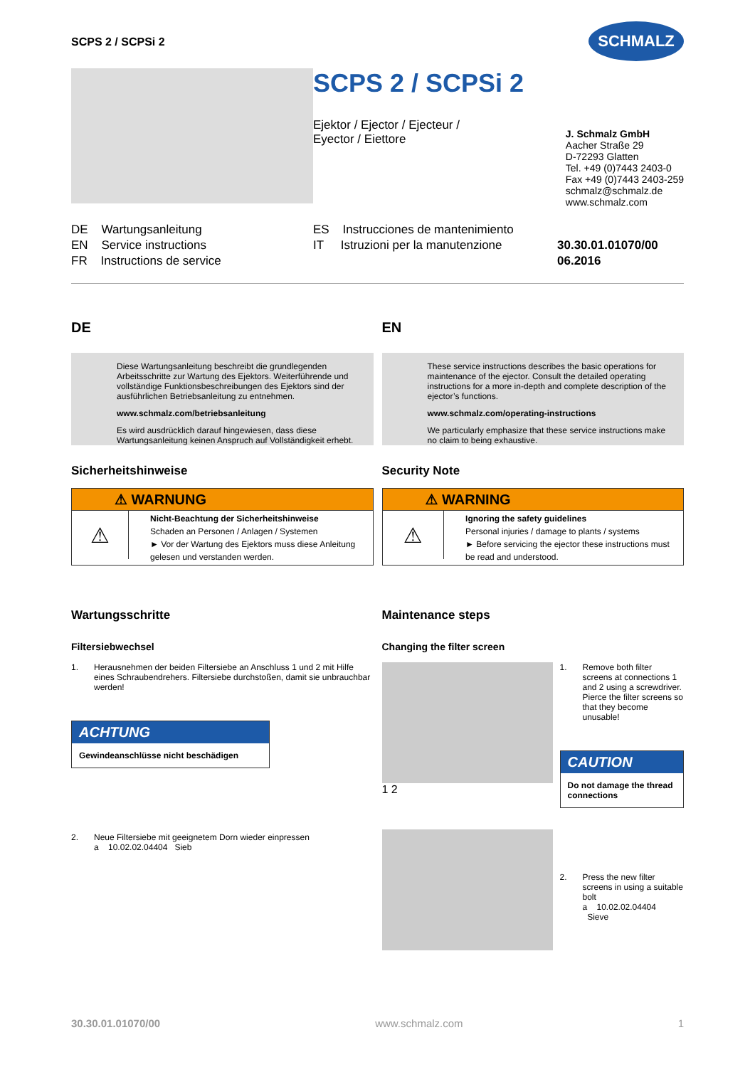SCPS 2 / SCPSi 2
SCHMALZ
SCPS 2 / SCPSi 2
Ejektor / Ejector / Ejecteur /
Eyector / Eiettore
J. Schmalz GmbH
Aacher Straße 29
D-72293 Glatten
Tel. +49 (0)7443 2403-0
Fax +49 (0)7443 2403-259
schmalz@schmalz.de
www.schmalz.com
DE Wartungsanleitung
EN Service instructions
FR Instructions de service
ES Instrucciones de mantenimiento
IT Istruzioni per la manutenzione
30.30.01.01070/00
06.2016
DE
Diese Wartungsanleitung beschreibt die grundlegenden Arbeitsschritte zur Wartung des Ejektors. Weiterführende und vollständige Funktionsbeschreibungen des Ejektors sind der ausführlichen Betriebsanleitung zu entnehmen.
www.schmalz.com/betriebsanleitung
Es wird ausdrücklich darauf hingewiesen, dass diese Wartungsanleitung keinen Anspruch auf Vollständigkeit erhebt.
Sicherheitshinweise
⚠ WARNUNG
⚠
Nicht-Beachtung der Sicherheitshinweise
Schaden an Personen / Anlagen / Systemen
► Vor der Wartung des Ejektors muss diese Anleitung gelesen und verstanden werden.
Wartungsschritte
Filtersiebwechsel
1. Herausnehmen der beiden Filtersiebe an Anschluss 1 und 2 mit Hilfe eines Schraubendrehers. Filtersiebe durchstoßen, damit sie unbrauchbar werden!
ACHTUNG
Gewindeanschlüsse nicht beschädigen
2. Neue Filtersiebe mit geeignetem Dorn wieder einpressen
a 10.02.02.04404 Sieb
EN
These service instructions describes the basic operations for maintenance of the ejector. Consult the detailed operating instructions for a more in-depth and complete description of the ejector’s functions.
www.schmalz.com/operating-instructions
We particularly emphasize that these service instructions make no claim to being exhaustive.
Security Note
⚠ WARNING
⚠
Ignoring the safety guidelines
Personal injuries / damage to plants / systems
► Before servicing the ejector these instructions must be read and understood.
Maintenance steps
Changing the filter screen
1 2
1. Remove both filter screens at connections 1 and 2 using a screwdriver.
Pierce the filter screens so that they become unusable!
CAUTION
Do not damage the thread connections
2. Press the new filter screens in using a suitable bolt
a 10.02.02.04404 Sieve
30.30.01.01070/00 www.schmalz.com 1